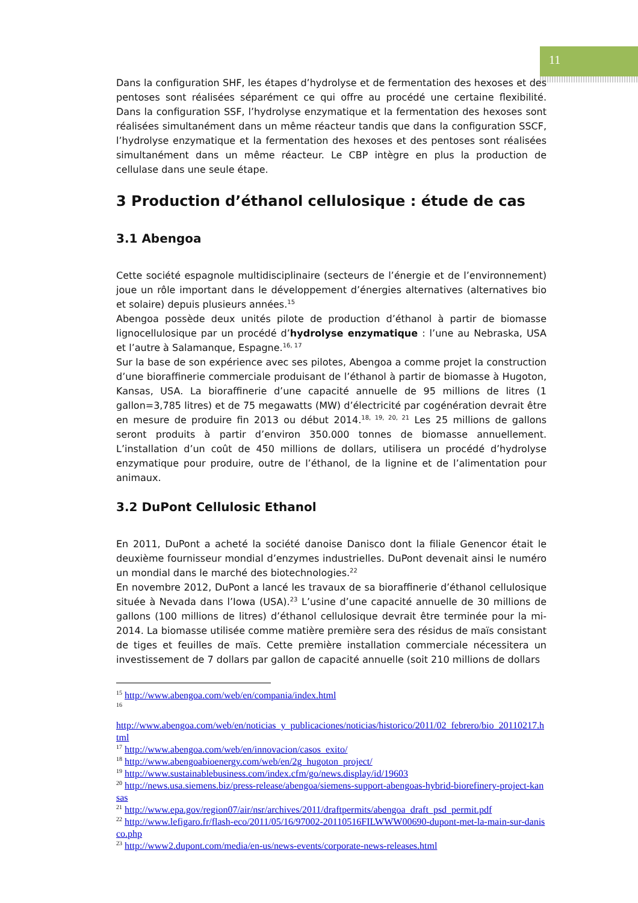11
Dans la configuration SHF, les étapes d’hydrolyse et de fermentation des hexoses et des pentoses sont réalisées séparément ce qui offre au procédé une certaine flexibilité. Dans la configuration SSF, l’hydrolyse enzymatique et la fermentation des hexoses sont réalisées simultanément dans un même réacteur tandis que dans la configuration SSCF, l’hydrolyse enzymatique et la fermentation des hexoses et des pentoses sont réalisées simultanément dans un même réacteur. Le CBP intègre en plus la production de cellulase dans une seule étape.
3 Production d’éthanol cellulosique : étude de cas
3.1 Abengoa
Cette société espagnole multidisciplinaire (secteurs de l’énergie et de l’environnement) joue un rôle important dans le développement d’énergies alternatives (alternatives bio et solaire) depuis plusieurs années.<sup>15</sup>
Abengoa possède deux unités pilote de production d’éthanol à partir de biomasse lignocellulosique par un procédé d’hydrolyse enzymatique : l’une au Nebraska, USA et l’autre à Salamanque, Espagne.<sup>16, 17</sup>
Sur la base de son expérience avec ses pilotes, Abengoa a comme projet la construction d’une bioraffinerie commerciale produisant de l’éthanol à partir de biomasse à Hugoton, Kansas, USA. La bioraffinerie d’une capacité annuelle de 95 millions de litres (1 gallon=3,785 litres) et de 75 megawatts (MW) d’électricité par cogénération devrait être en mesure de produire fin 2013 ou début 2014.<sup>18, 19, 20, 21</sup> Les 25 millions de gallons seront produits à partir d’environ 350.000 tonnes de biomasse annuellement. L’installation d’un coût de 450 millions de dollars, utilisera un procédé d’hydrolyse enzymatique pour produire, outre de l’éthanol, de la lignine et de l’alimentation pour animaux.
3.2 DuPont Cellulosic Ethanol
En 2011, DuPont a acheté la société danoise Danisco dont la filiale Genencor était le deuxième fournisseur mondial d’enzymes industrielles. DuPont devenait ainsi le numéro un mondial dans le marché des biotechnologies.<sup>22</sup>
En novembre 2012, DuPont a lancé les travaux de sa bioraffinerie d’éthanol cellulosique située à Nevada dans l’Iowa (USA).<sup>23</sup> L’usine d’une capacité annuelle de 30 millions de gallons (100 millions de litres) d’éthanol cellulosique devrait être terminée pour la mi-2014. La biomasse utilisée comme matière première sera des résidus de maïs consistant de tiges et feuilles de maïs. Cette première installation commerciale nécessitera un investissement de 7 dollars par gallon de capacité annuelle (soit 210 millions de dollars
<sup>15</sup> http://www.abengoa.com/web/en/compania/index.html
<sup>16</sup>
http://www.abengoa.com/web/en/noticias_y_publicaciones/noticias/historico/2011/02_febrero/bio_20110217.html
<sup>17</sup> http://www.abengoa.com/web/en/innovacion/casos_exito/
<sup>18</sup> http://www.abengoabioenergy.com/web/en/2g_hugoton_project/
<sup>19</sup> http://www.sustainablebusiness.com/index.cfm/go/news.display/id/19603
<sup>20</sup> http://news.usa.siemens.biz/press-release/abengoa/siemens-support-abengoas-hybrid-biorefinery-project-kansas
<sup>21</sup> http://www.epa.gov/region07/air/nsr/archives/2011/draftpermits/abengoa_draft_psd_permit.pdf
<sup>22</sup> http://www.lefigaro.fr/flash-eco/2011/05/16/97002-20110516FILWWW00690-dupont-met-la-main-sur-danisco.php
<sup>23</sup> http://www2.dupont.com/media/en-us/news-events/corporate-news-releases.html